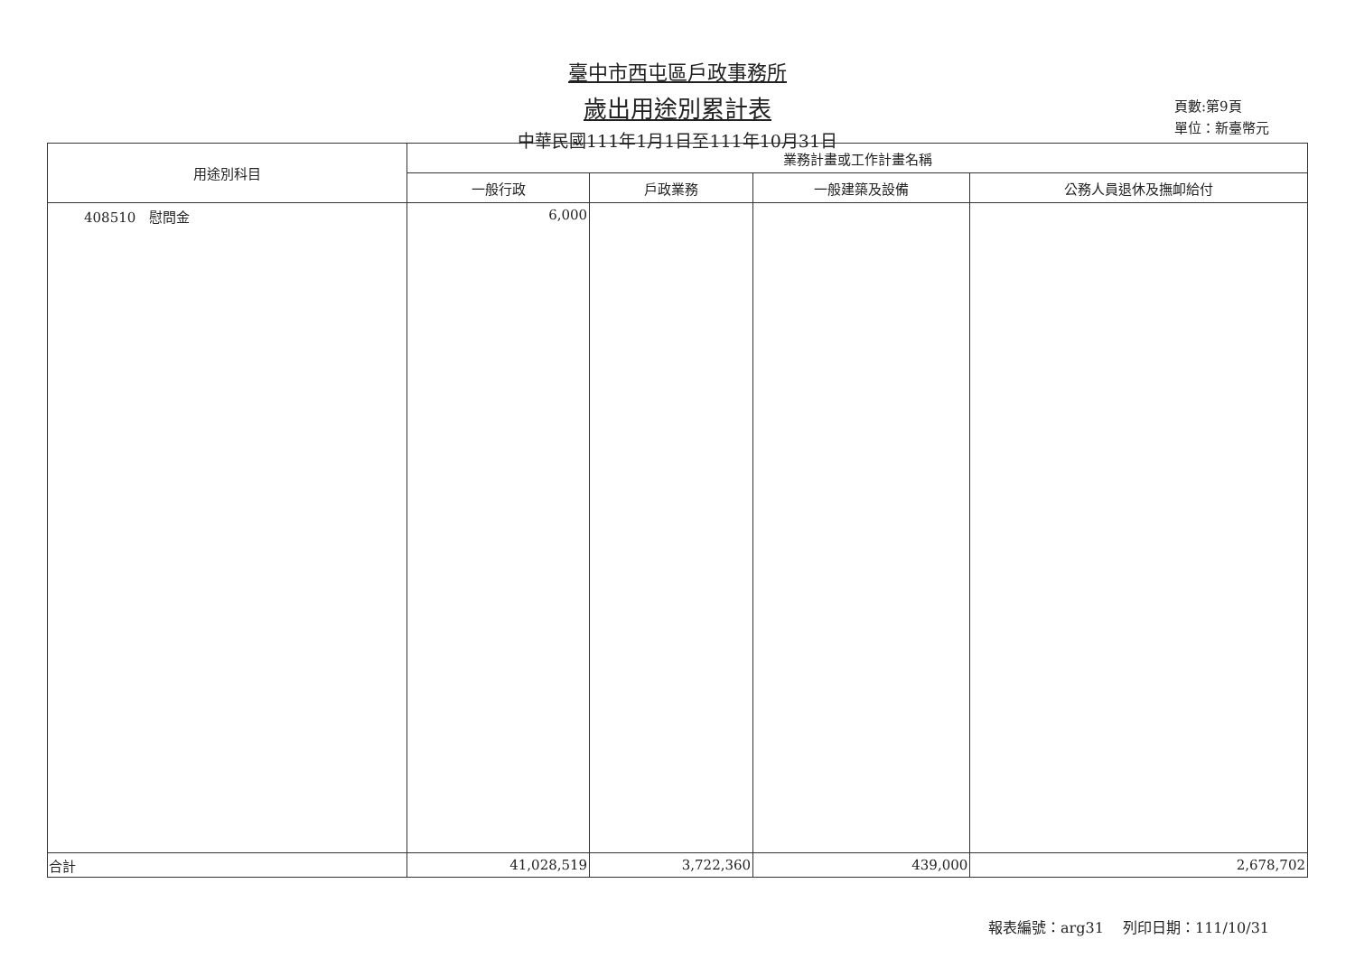臺中市西屯區戶政事務所
歲出用途別累計表
中華民國111年1月1日至111年10月31日
頁數:第9頁
單位：新臺幣元
| 用途別科目 | 業務計畫或工作計畫名稱 | | | |
| --- | --- | --- | --- | --- |
| | 一般行政 | 戶政業務 | 一般建築及設備 | 公務人員退休及撫卹給付 |
| 408510 慰問金 | 6,000 | | | |
| 合計 | 41,028,519 | 3,722,360 | 439,000 | 2,678,702 |
報表編號：arg31　 列印日期：111/10/31